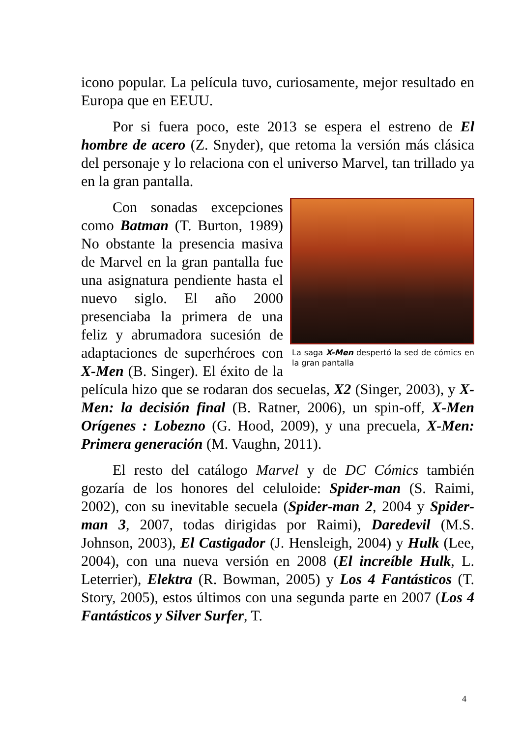icono popular. La película tuvo, curiosamente, mejor resultado en Europa que en EEUU.
Por si fuera poco, este 2013 se espera el estreno de El hombre de acero (Z. Snyder), que retoma la versión más clásica del personaje y lo relaciona con el universo Marvel, tan trillado ya en la gran pantalla.
La saga X-Men despertó la sed de cómics en la gran pantalla
Con sonadas excepciones como Batman (T. Burton, 1989) No obstante la presencia masiva de Marvel en la gran pantalla fue una asignatura pendiente hasta el nuevo siglo. El año 2000 presenciaba la primera de una feliz y abrumadora sucesión de adaptaciones de superhéroes con X-Men (B. Singer). El éxito de la película hizo que se rodaran dos secuelas, X2 (Singer, 2003), y X-Men: la decisión final (B. Ratner, 2006), un spin-off, X-Men Orígenes : Lobezno (G. Hood, 2009), y una precuela, X-Men: Primera generación (M. Vaughn, 2011).
El resto del catálogo Marvel y de DC Cómics también gozaría de los honores del celuloide: Spider-man (S. Raimi, 2002), con su inevitable secuela (Spider-man 2, 2004 y Spider-man 3, 2007, todas dirigidas por Raimi), Daredevil (M.S. Johnson, 2003), El Castigador (J. Hensleigh, 2004) y Hulk (Lee, 2004), con una nueva versión en 2008 (El increíble Hulk, L. Leterrier), Elektra (R. Bowman, 2005) y Los 4 Fantásticos (T. Story, 2005), estos últimos con una segunda parte en 2007 (Los 4 Fantásticos y Silver Surfer, T.
4